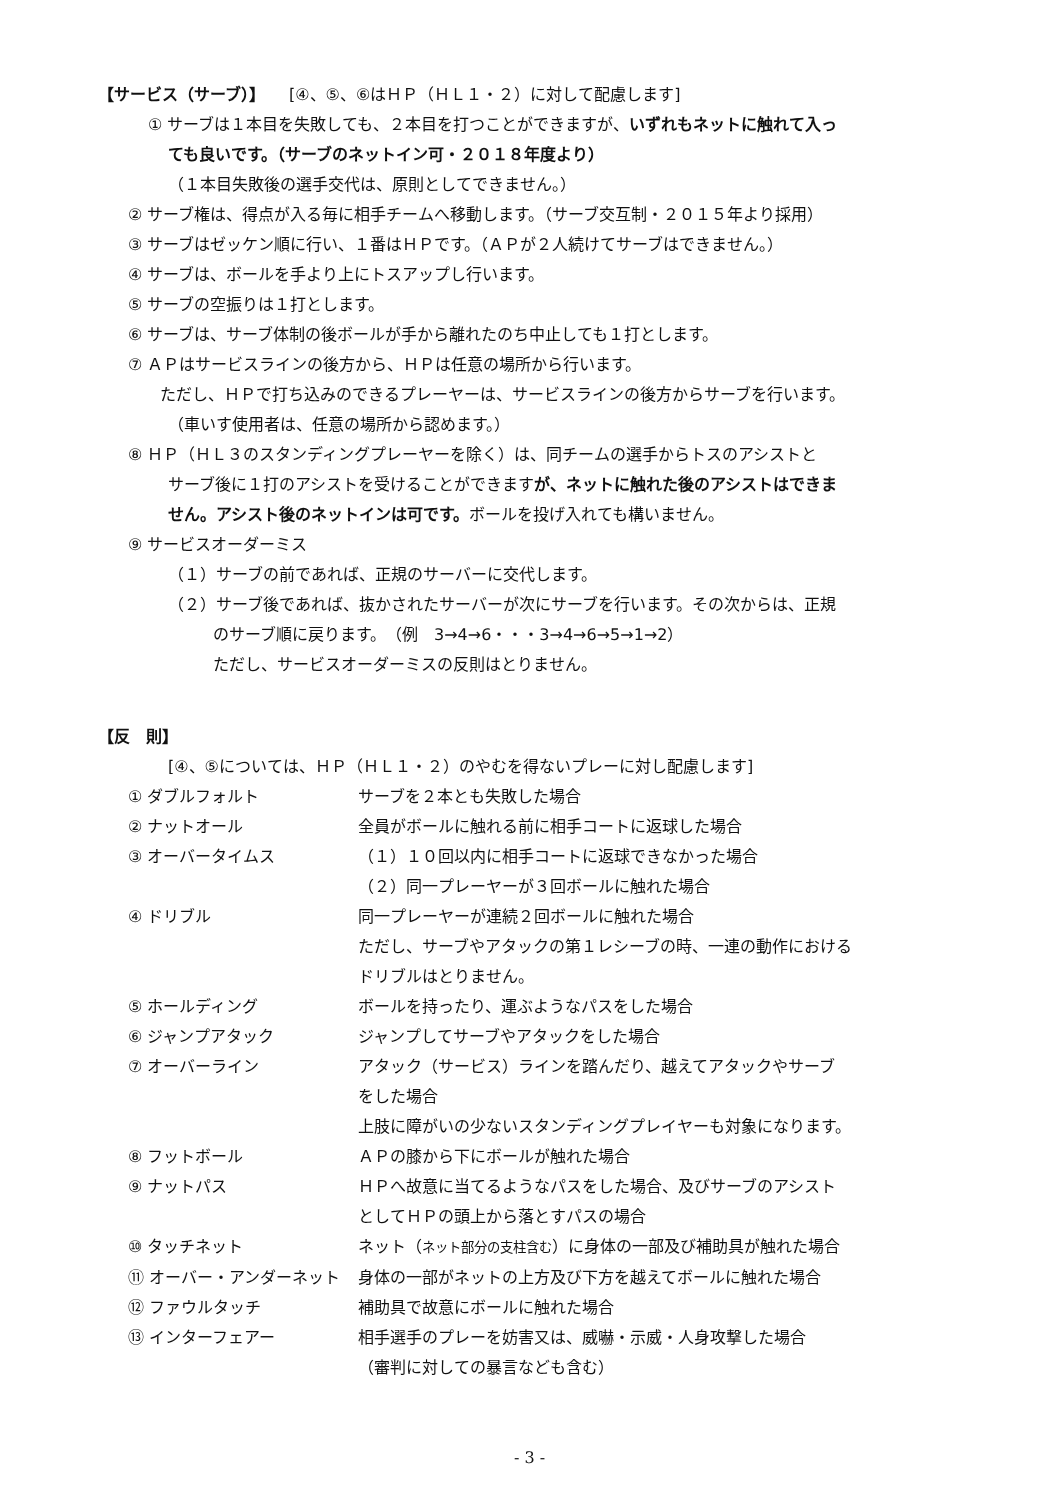【サービス（サーブ）】　　[④、⑤、⑥はＨＰ（ＨＬ１・２）に対して配慮します]
① サーブは１本目を失敗しても、２本目を打つことができますが、いずれもネットに触れて入っ
ても良いです。（サーブのネットイン可・２０１８年度より）
（１本目失敗後の選手交代は、原則としてできません。）
② サーブ権は、得点が入る毎に相手チームへ移動します。（サーブ交互制・２０１５年より採用）
③ サーブはゼッケン順に行い、１番はＨＰです。（ＡＰが２人続けてサーブはできません。）
④ サーブは、ボールを手より上にトスアップし行います。
⑤ サーブの空振りは１打とします。
⑥ サーブは、サーブ体制の後ボールが手から離れたのち中止しても１打とします。
⑦ ＡＰはサービスラインの後方から、ＨＰは任意の場所から行います。
ただし、ＨＰで打ち込みのできるプレーヤーは、サービスラインの後方からサーブを行います。
（車いす使用者は、任意の場所から認めます。）
⑧ ＨＰ（ＨＬ３のスタンディングプレーヤーを除く）は、同チームの選手からトスのアシストと
サーブ後に１打のアシストを受けることができますが、ネットに触れた後のアシストはできま
せん。アシスト後のネットインは可です。ボールを投げ入れても構いません。
⑨ サービスオーダーミス
（１）サーブの前であれば、正規のサーバーに交代します。
（２）サーブ後であれば、抜かされたサーバーが次にサーブを行います。その次からは、正規
のサーブ順に戻ります。　（例　3→4→6・・・3→4→6→5→1→2）
ただし、サービスオーダーミスの反則はとりません。
【反　則】
[④、⑤については、ＨＰ（ＨＬ１・２）のやむを得ないプレーに対し配慮します]
| ① ダブルフォルト | サーブを２本とも失敗した場合 |
| ② ナットオール | 全員がボールに触れる前に相手コートに返球した場合 |
| ③ オーバータイムス | （１）１０回以内に相手コートに返球できなかった場合 （２）同一プレーヤーが３回ボールに触れた場合 |
| ④ ドリブル | 同一プレーヤーが連続２回ボールに触れた場合 ただし、サーブやアタックの第１レシーブの時、一連の動作における ドリブルはとりません。 |
| ⑤ ホールディング | ボールを持ったり、運ぶようなパスをした場合 |
| ⑥ ジャンプアタック | ジャンプしてサーブやアタックをした場合 |
| ⑦ オーバーライン | アタック（サービス）ラインを踏んだり、越えてアタックやサーブ をした場合 上肢に障がいの少ないスタンディングプレイヤーも対象になります。 |
| ⑧ フットボール | ＡＰの膝から下にボールが触れた場合 |
| ⑨ ナットパス | ＨＰへ故意に当てるようなパスをした場合、及びサーブのアシスト としてＨＰの頭上から落とすパスの場合 |
| ⑩ タッチネット | ネット（ ネット部分の支柱含む ）に身体の一部及び補助具が触れた場合 |
| ⑪ オーバー・アンダーネット | 身体の一部がネットの上方及び下方を越えてボールに触れた場合 |
| ⑫ ファウルタッチ | 補助具で故意にボールに触れた場合 |
| ⑬ インターフェアー | 相手選手のプレーを妨害又は、威嚇・示威・人身攻撃した場合 （審判に対しての暴言なども含む） |
- 3 -